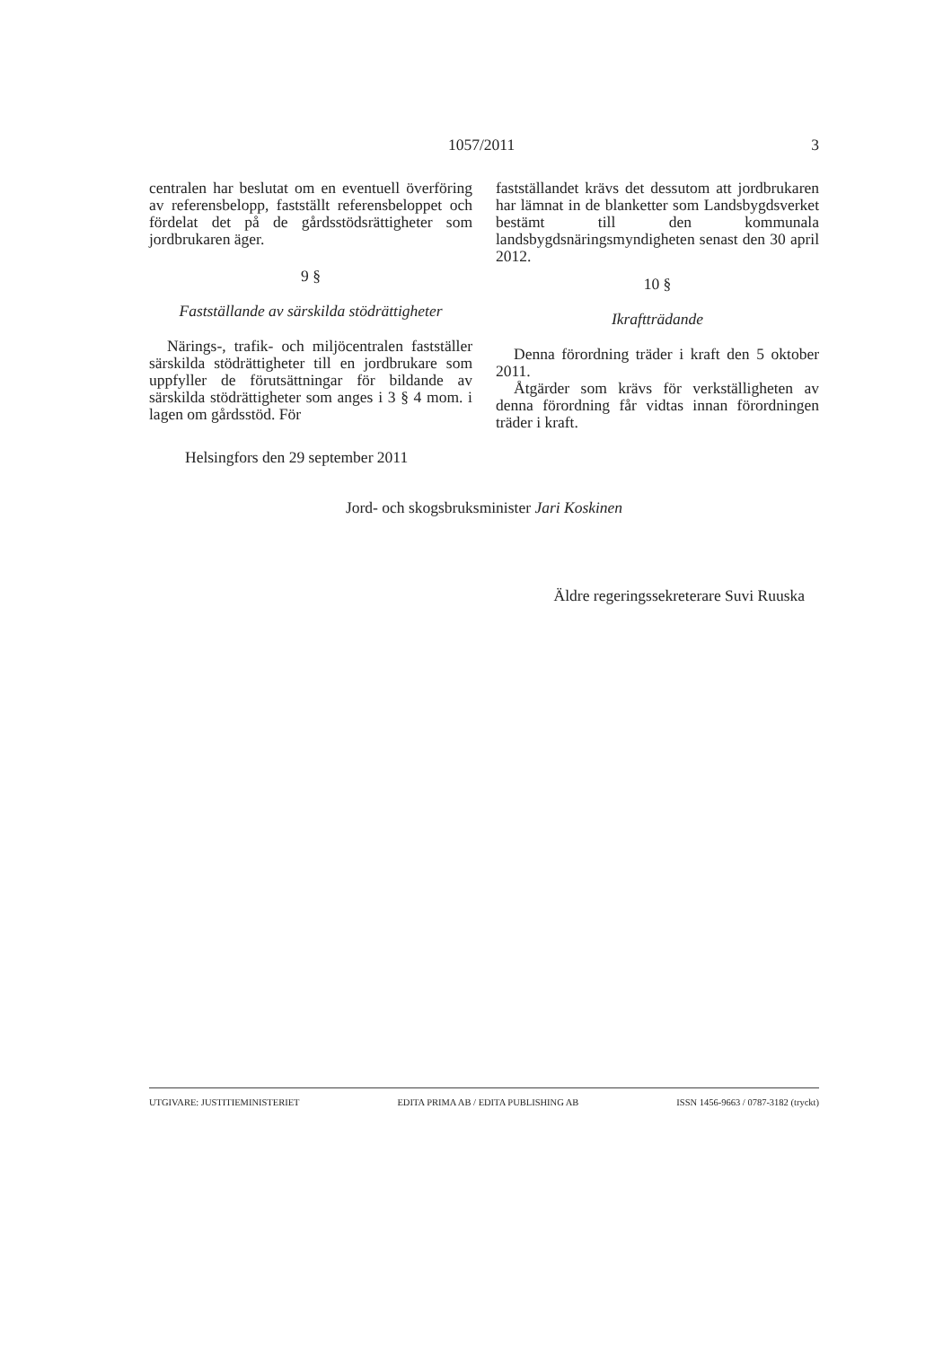1057/2011 3
centralen har beslutat om en eventuell överföring av referensbelopp, fastställt referensbeloppet och fördelat det på de gårdsstödsrättigheter som jordbrukaren äger.
9 §
Fastställande av särskilda stödrättigheter
Närings-, trafik- och miljöcentralen fastställer särskilda stödrättigheter till en jordbrukare som uppfyller de förutsättningar för bildande av särskilda stödrättigheter som anges i 3 § 4 mom. i lagen om gårdsstöd. För
fastställandet krävs det dessutom att jordbrukaren har lämnat in de blanketter som Landsbygdsverket bestämt till den kommunala landsbygdsnäringsmyndigheten senast den 30 april 2012.
10 §
Ikraftträdande
Denna förordning träder i kraft den 5 oktober 2011.
Åtgärder som krävs för verkställigheten av denna förordning får vidtas innan förordningen träder i kraft.
Helsingfors den 29 september 2011
Jord- och skogsbruksminister Jari Koskinen
Äldre regeringssekreterare Suvi Ruuska
UTGIVARE: JUSTITIEMINISTERIET EDITA PRIMA AB / EDITA PUBLISHING AB ISSN 1456-9663 / 0787-3182 (tryckt)